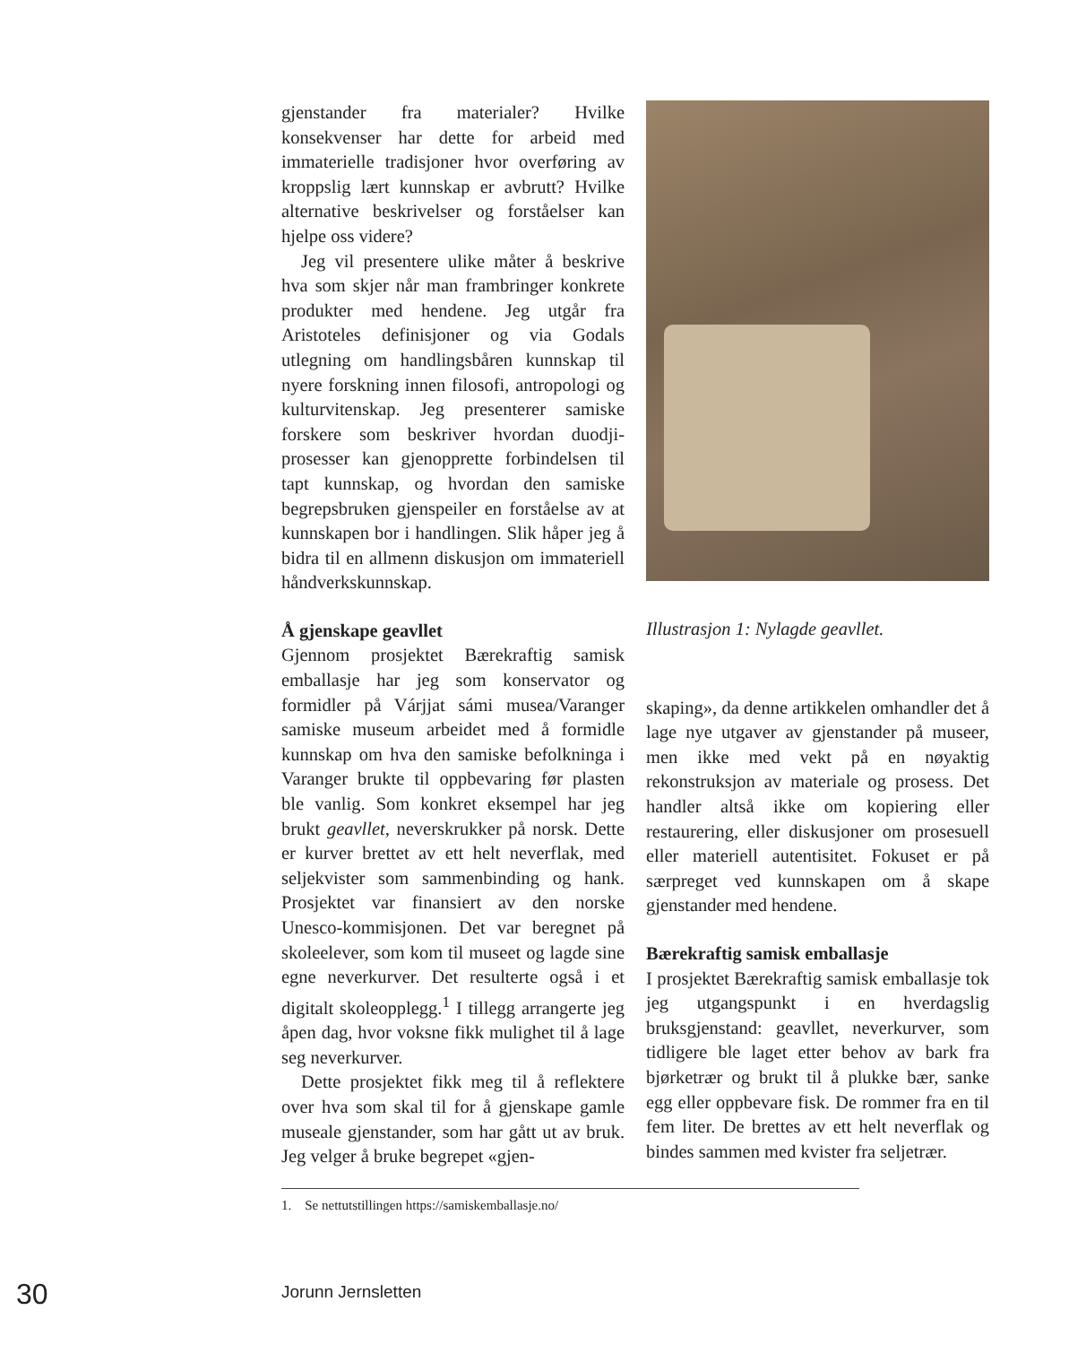gjenstander fra materialer? Hvilke konsekvenser har dette for arbeid med immaterielle tradisjoner hvor overføring av kroppslig lært kunnskap er avbrutt? Hvilke alternative beskrivelser og forståelser kan hjelpe oss videre?
Jeg vil presentere ulike måter å beskrive hva som skjer når man frambringer konkrete produkter med hendene. Jeg utgår fra Aristoteles definisjoner og via Godals utlegning om handlingsbåren kunnskap til nyere forskning innen filosofi, antropologi og kulturvitenskap. Jeg presenterer samiske forskere som beskriver hvordan duodji-prosesser kan gjenopprette forbindelsen til tapt kunnskap, og hvordan den samiske begrepsbruken gjenspeiler en forståelse av at kunnskapen bor i handlingen. Slik håper jeg å bidra til en allmenn diskusjon om immateriell håndverkskunnskap.
Å gjenskape geavllet
Gjennom prosjektet Bærekraftig samisk emballasje har jeg som konservator og formidler på Várjjat sámi musea/Varanger samiske museum arbeidet med å formidle kunnskap om hva den samiske befolkninga i Varanger brukte til oppbevaring før plasten ble vanlig. Som konkret eksempel har jeg brukt geavllet, neverskrukker på norsk. Dette er kurver brettet av ett helt neverflak, med seljekvister som sammenbinding og hank. Prosjektet var finansiert av den norske Unesco-kommisjonen. Det var beregnet på skoleelever, som kom til museet og lagde sine egne neverkurver. Det resulterte også i et digitalt skoleopplegg.<sup>1</sup> I tillegg arrangerte jeg åpen dag, hvor voksne fikk mulighet til å lage seg neverkurver.
Dette prosjektet fikk meg til å reflektere over hva som skal til for å gjenskape gamle museale gjenstander, som har gått ut av bruk. Jeg velger å bruke begrepet «gjen-
Illustrasjon 1: Nylagde geavllet.
skaping», da denne artikkelen omhandler det å lage nye utgaver av gjenstander på museer, men ikke med vekt på en nøyaktig rekonstruksjon av materiale og prosess. Det handler altså ikke om kopiering eller restaurering, eller diskusjoner om prosesuell eller materiell autentisitet. Fokuset er på særpreget ved kunnskapen om å skape gjenstander med hendene.
Bærekraftig samisk emballasje
I prosjektet Bærekraftig samisk emballasje tok jeg utgangspunkt i en hverdagslig bruksgjenstand: geavllet, neverkurver, som tidligere ble laget etter behov av bark fra bjørketrær og brukt til å plukke bær, sanke egg eller oppbevare fisk. De rommer fra en til fem liter. De brettes av ett helt neverflak og bindes sammen med kvister fra seljetrær.
1. Se nettutstillingen https://samiskemballasje.no/
30 Jorunn Jernsletten